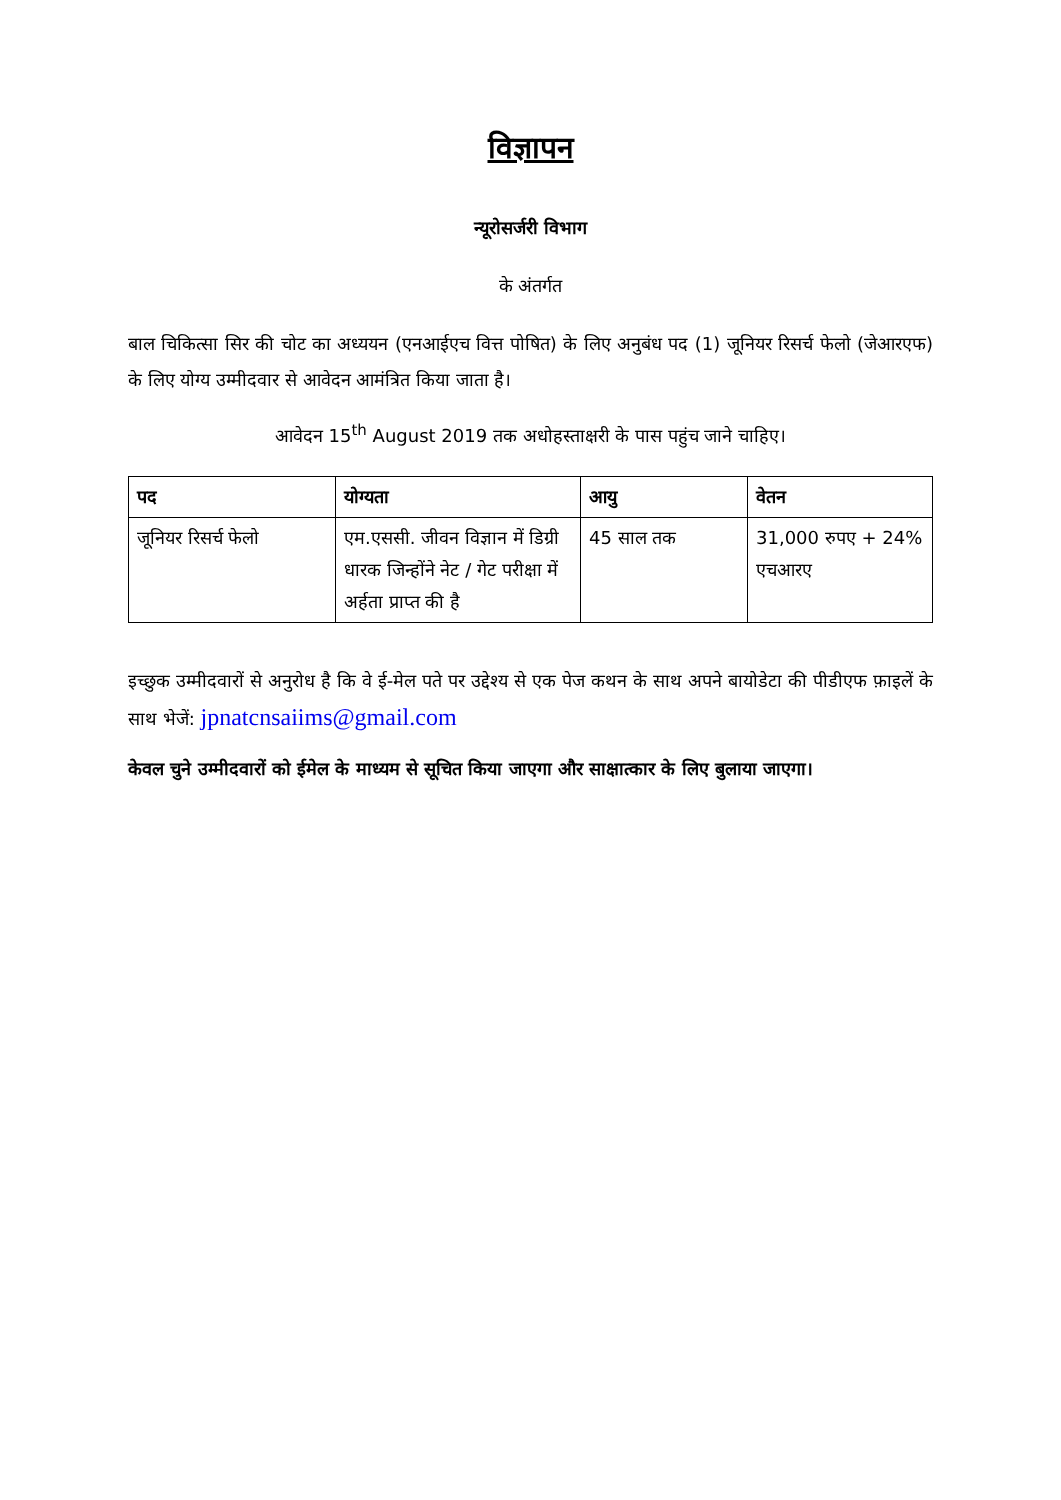विज्ञापन
न्यूरोसर्जरी विभाग
के अंतर्गत
बाल चिकित्सा सिर की चोट का अध्ययन (एनआईएच वित्त पोषित) के लिए अनुबंध पद (1) जूनियर रिसर्च फेलो (जेआरएफ) के लिए योग्य उम्मीदवार से आवेदन आमंत्रित किया जाता है।
आवेदन 15<sup>th</sup> August 2019 तक अधोहस्ताक्षरी के पास पहुंच जाने चाहिए।
| पद | योग्यता | आयु | वेतन |
| --- | --- | --- | --- |
| जूनियर रिसर्च फेलो | एम.एससी. जीवन विज्ञान में डिग्री धारक जिन्होंने नेट / गेट परीक्षा में अर्हता प्राप्त की है | 45 साल तक | 31,000 रुपए + 24% एचआरए |
इच्छुक उम्मीदवारों से अनुरोध है कि वे ई-मेल पते पर उद्देश्य से एक पेज कथन के साथ अपने बायोडेटा की पीडीएफ फ़ाइलें के साथ भेजें: jpnatcnsaiims@gmail.com
केवल चुने उम्मीदवारों को ईमेल के माध्यम से सूचित किया जाएगा और साक्षात्कार के लिए बुलाया जाएगा।